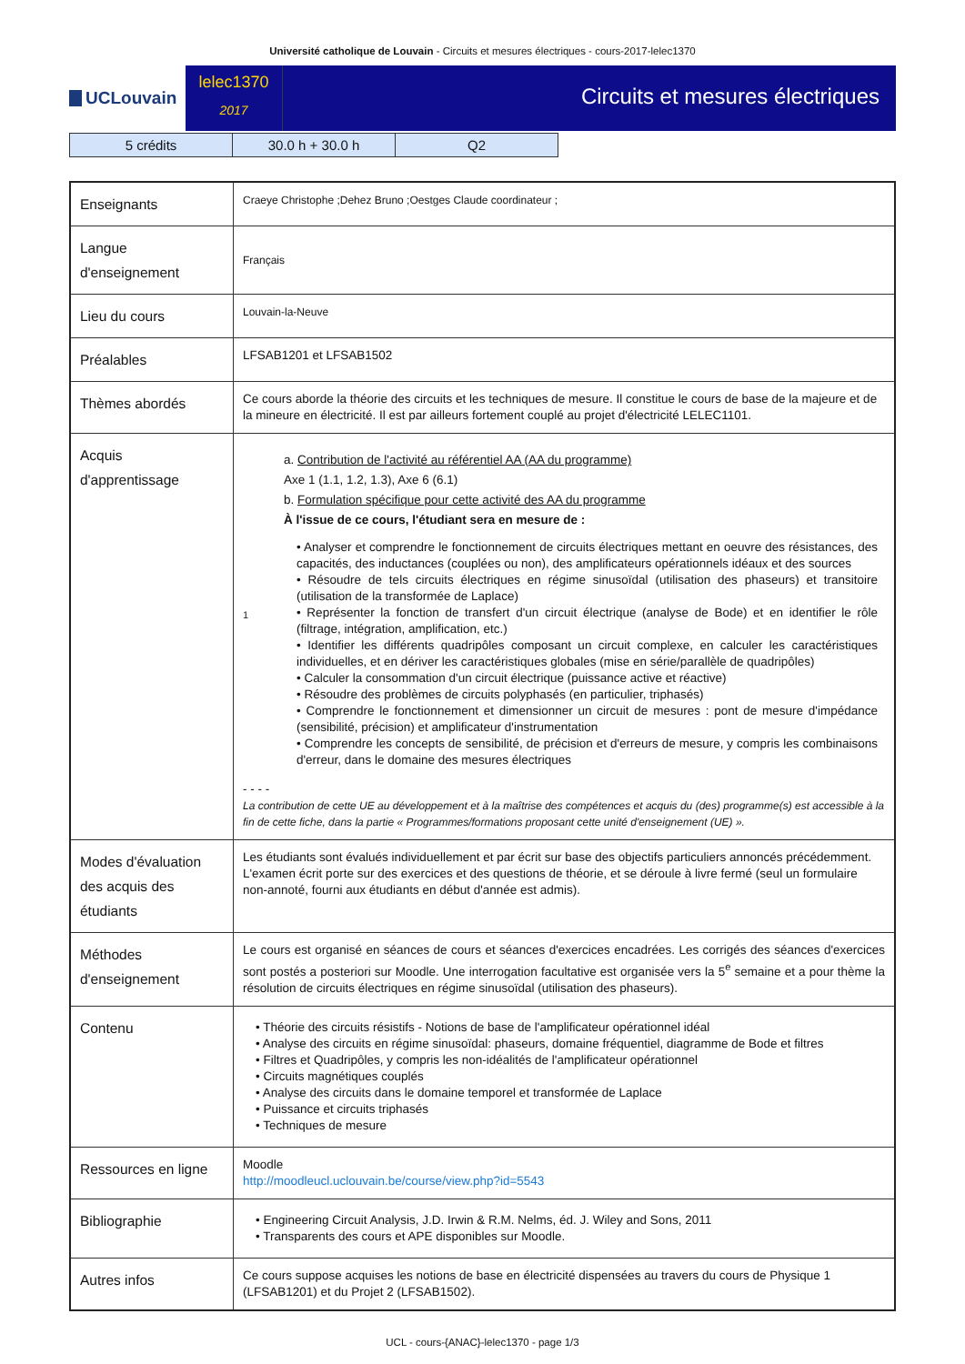Université catholique de Louvain - Circuits et mesures électriques - cours-2017-lelec1370
UCLouvain
lelec1370
2017
Circuits et mesures électriques
| 5 crédits | 30.0 h + 30.0 h | Q2 |
| Enseignants | Craeye Christophe ;Dehez Bruno ;Oestges Claude coordinateur ; |
| Langue d'enseignement | Français |
| Lieu du cours | Louvain-la-Neuve |
| Préalables | LFSAB1201 et LFSAB1502 |
| Thèmes abordés | Ce cours aborde la théorie des circuits et les techniques de mesure. Il constitue le cours de base de la majeure et de la mineure en électricité. Il est par ailleurs fortement couplé au projet d'électricité LELEC1101. |
| Acquis d'apprentissage | 1 a. Contribution de l'activité au référentiel AA (AA du programme) Axe 1 (1.1, 1.2, 1.3), Axe 6 (6.1) b. Formulation spécifique pour cette activité des AA du programme À l'issue de ce cours, l'étudiant sera en mesure de : • Analyser et comprendre le fonctionnement de circuits électriques mettant en oeuvre des résistances, des capacités, des inductances (couplées ou non), des amplificateurs opérationnels idéaux et des sources • Résoudre de tels circuits électriques en régime sinusoïdal (utilisation des phaseurs) et transitoire (utilisation de la transformée de Laplace) • Représenter la fonction de transfert d'un circuit électrique (analyse de Bode) et en identifier le rôle (filtrage, intégration, amplification, etc.) • Identifier les différents quadripôles composant un circuit complexe, en calculer les caractéristiques individuelles, et en dériver les caractéristiques globales (mise en série/parallèle de quadripôles) • Calculer la consommation d'un circuit électrique (puissance active et réactive) • Résoudre des problèmes de circuits polyphasés (en particulier, triphasés) • Comprendre le fonctionnement et dimensionner un circuit de mesures : pont de mesure d'impédance (sensibilité, précision) et amplificateur d'instrumentation • Comprendre les concepts de sensibilité, de précision et d'erreurs de mesure, y compris les combinaisons d'erreur, dans le domaine des mesures électriques - - - - La contribution de cette UE au développement et à la maîtrise des compétences et acquis du (des) programme(s) est accessible à la fin de cette fiche, dans la partie « Programmes/formations proposant cette unité d'enseignement (UE) ». |
| Modes d'évaluation des acquis des étudiants | Les étudiants sont évalués individuellement et par écrit sur base des objectifs particuliers annoncés précédemment. L'examen écrit porte sur des exercices et des questions de théorie, et se déroule à livre fermé (seul un formulaire non-annoté, fourni aux étudiants en début d'année est admis). |
| Méthodes d'enseignement | Le cours est organisé en séances de cours et séances d'exercices encadrées. Les corrigés des séances d'exercices sont postés a posteriori sur Moodle. Une interrogation facultative est organisée vers la 5<sup>e</sup> semaine et a pour thème la résolution de circuits électriques en régime sinusoïdal (utilisation des phaseurs). |
| Contenu | • Théorie des circuits résistifs - Notions de base de l'amplificateur opérationnel idéal • Analyse des circuits en régime sinusoïdal: phaseurs, domaine fréquentiel, diagramme de Bode et filtres • Filtres et Quadripôles, y compris les non-idéalités de l'amplificateur opérationnel • Circuits magnétiques couplés • Analyse des circuits dans le domaine temporel et transformée de Laplace • Puissance et circuits triphasés • Techniques de mesure |
| Ressources en ligne | Moodle http://moodleucl.uclouvain.be/course/view.php?id=5543 |
| Bibliographie | • Engineering Circuit Analysis, J.D. Irwin & R.M. Nelms, éd. J. Wiley and Sons, 2011 • Transparents des cours et APE disponibles sur Moodle. |
| Autres infos | Ce cours suppose acquises les notions de base en électricité dispensées au travers du cours de Physique 1 (LFSAB1201) et du Projet 2 (LFSAB1502). |
UCL - cours-{ANAC}-lelec1370 - page 1/3